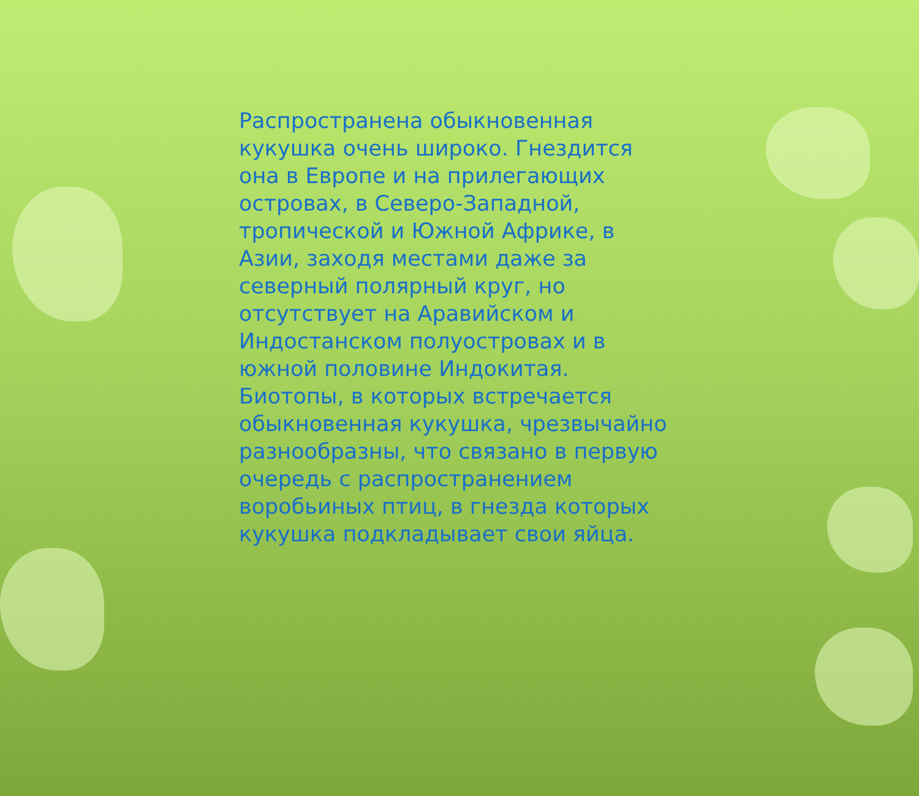Распространена обыкновенная кукушка очень широко. Гнездится она в Европе и на прилегающих островах, в Северо-Западной, тропической и Южной Африке, в Азии, заходя местами даже за северный полярный круг, но отсутствует на Аравийском и Индостанском полуостровах и в южной половине Индокитая. Биотопы, в которых встречается обыкновенная кукушка, чрезвычайно разнообразны, что связано в первую очередь с распространением воробьиных птиц, в гнезда которых кукушка подкладывает свои яйца.